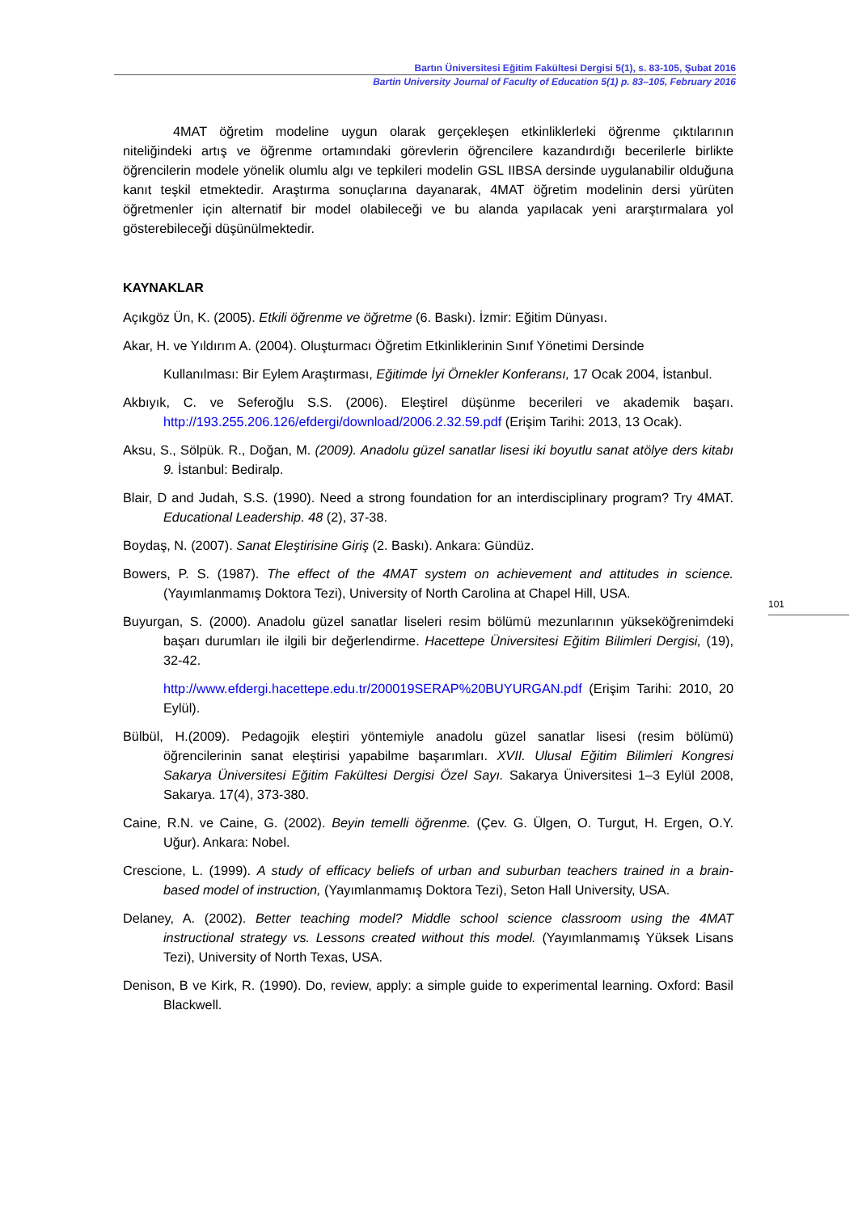Bartın Üniversitesi Eğitim Fakültesi Dergisi 5(1), s. 83-105, Şubat 2016
Bartin University Journal of Faculty of Education 5(1) p. 83–105, February 2016
4MAT öğretim modeline uygun olarak gerçekleşen etkinliklerleki öğrenme çıktılarının niteliğindeki artış ve öğrenme ortamındaki görevlerin öğrencilere kazandırdığı becerilerle birlikte öğrencilerin modele yönelik olumlu algı ve tepkileri modelin GSL IIBSA dersinde uygulanabilir olduğuna kanıt teşkil etmektedir. Araştırma sonuçlarına dayanarak, 4MAT öğretim modelinin dersi yürüten öğretmenler için alternatif bir model olabileceği ve bu alanda yapılacak yeni ararştırmalara yol gösterebileceği düşünülmektedir.
KAYNAKLAR
Açıkgöz Ün, K. (2005). Etkili öğrenme ve öğretme (6. Baskı). İzmir: Eğitim Dünyası.
Akar, H. ve Yıldırım A. (2004). Oluşturmacı Öğretim Etkinliklerinin Sınıf Yönetimi Dersinde
Kullanılması: Bir Eylem Araştırması, Eğitimde İyi Örnekler Konferansı, 17 Ocak 2004, İstanbul.
Akbıyık, C. ve Seferoğlu S.S. (2006). Eleştirel düşünme becerileri ve akademik başarı. http://193.255.206.126/efdergi/download/2006.2.32.59.pdf (Erişim Tarihi: 2013, 13 Ocak).
Aksu, S., Sölpük. R., Doğan, M. (2009). Anadolu güzel sanatlar lisesi iki boyutlu sanat atölye ders kitabı 9. İstanbul: Bediralp.
Blair, D and Judah, S.S. (1990). Need a strong foundation for an interdisciplinary program? Try 4MAT. Educational Leadership. 48 (2), 37-38.
Boydaş, N. (2007). Sanat Eleştirisine Giriş (2. Baskı). Ankara: Gündüz.
Bowers, P. S. (1987). The effect of the 4MAT system on achievement and attitudes in science. (Yayımlanmamış Doktora Tezi), University of North Carolina at Chapel Hill, USA.
Buyurgan, S. (2000). Anadolu güzel sanatlar liseleri resim bölümü mezunlarının yükseköğrenimdeki başarı durumları ile ilgili bir değerlendirme. Hacettepe Üniversitesi Eğitim Bilimleri Dergisi, (19), 32-42.
http://www.efdergi.hacettepe.edu.tr/200019SERAP%20BUYURGAN.pdf (Erişim Tarihi: 2010, 20 Eylül).
Bülbül, H.(2009). Pedagojik eleştiri yöntemiyle anadolu güzel sanatlar lisesi (resim bölümü) öğrencilerinin sanat eleştirisi yapabilme başarımları. XVII. Ulusal Eğitim Bilimleri Kongresi Sakarya Üniversitesi Eğitim Fakültesi Dergisi Özel Sayı. Sakarya Üniversitesi 1–3 Eylül 2008, Sakarya. 17(4), 373-380.
Caine, R.N. ve Caine, G. (2002). Beyin temelli öğrenme. (Çev. G. Ülgen, O. Turgut, H. Ergen, O.Y. Uğur). Ankara: Nobel.
Crescione, L. (1999). A study of efficacy beliefs of urban and suburban teachers trained in a brain- based model of instruction, (Yayımlanmamış Doktora Tezi), Seton Hall University, USA.
Delaney, A. (2002). Better teaching model? Middle school science classroom using the 4MAT instructional strategy vs. Lessons created without this model. (Yayımlanmamış Yüksek Lisans Tezi), University of North Texas, USA.
Denison, B ve Kirk, R. (1990). Do, review, apply: a simple guide to experimental learning. Oxford: Basil Blackwell.
101